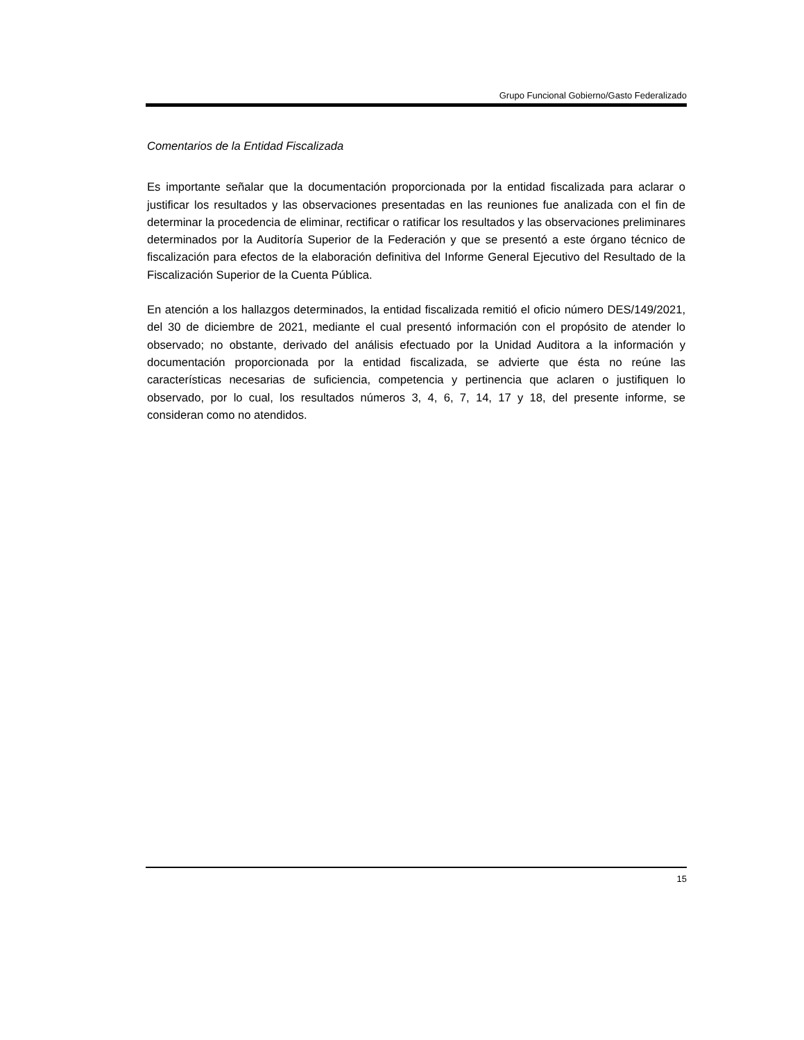Grupo Funcional Gobierno/Gasto Federalizado
Comentarios de la Entidad Fiscalizada
Es importante señalar que la documentación proporcionada por la entidad fiscalizada para aclarar o justificar los resultados y las observaciones presentadas en las reuniones fue analizada con el fin de determinar la procedencia de eliminar, rectificar o ratificar los resultados y las observaciones preliminares determinados por la Auditoría Superior de la Federación y que se presentó a este órgano técnico de fiscalización para efectos de la elaboración definitiva del Informe General Ejecutivo del Resultado de la Fiscalización Superior de la Cuenta Pública.
En atención a los hallazgos determinados, la entidad fiscalizada remitió el oficio número DES/149/2021, del 30 de diciembre de 2021, mediante el cual presentó información con el propósito de atender lo observado; no obstante, derivado del análisis efectuado por la Unidad Auditora a la información y documentación proporcionada por la entidad fiscalizada, se advierte que ésta no reúne las características necesarias de suficiencia, competencia y pertinencia que aclaren o justifiquen lo observado, por lo cual, los resultados números 3, 4, 6, 7, 14, 17 y 18, del presente informe, se consideran como no atendidos.
15